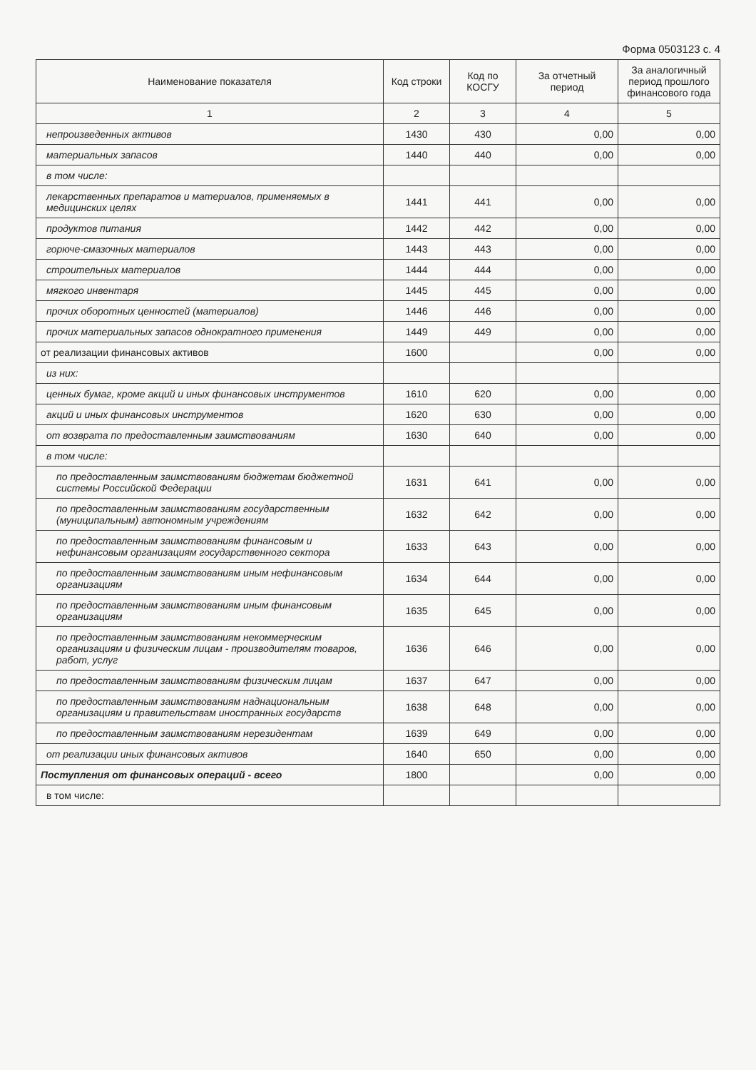Форма 0503123 с. 4
| Наименование показателя | Код строки | Код по КОСГУ | За отчетный период | За аналогичный период прошлого финансового года |
| --- | --- | --- | --- | --- |
| 1 | 2 | 3 | 4 | 5 |
| непроизведенных активов | 1430 | 430 | 0,00 | 0,00 |
| материальных запасов | 1440 | 440 | 0,00 | 0,00 |
| в том числе: | | | | |
| лекарственных препаратов и материалов, применяемых в медицинских целях | 1441 | 441 | 0,00 | 0,00 |
| продуктов питания | 1442 | 442 | 0,00 | 0,00 |
| горюче-смазочных материалов | 1443 | 443 | 0,00 | 0,00 |
| строительных материалов | 1444 | 444 | 0,00 | 0,00 |
| мягкого инвентаря | 1445 | 445 | 0,00 | 0,00 |
| прочих оборотных ценностей (материалов) | 1446 | 446 | 0,00 | 0,00 |
| прочих материальных запасов однократного применения | 1449 | 449 | 0,00 | 0,00 |
| от реализации финансовых активов | 1600 | | 0,00 | 0,00 |
| из них: | | | | |
| ценных бумаг, кроме акций и иных финансовых инструментов | 1610 | 620 | 0,00 | 0,00 |
| акций и иных финансовых инструментов | 1620 | 630 | 0,00 | 0,00 |
| от возврата по предоставленным заимствованиям | 1630 | 640 | 0,00 | 0,00 |
| в том числе: | | | | |
| по предоставленным заимствованиям бюджетам бюджетной системы Российской Федерации | 1631 | 641 | 0,00 | 0,00 |
| по предоставленным заимствованиям государственным (муниципальным) автономным учреждениям | 1632 | 642 | 0,00 | 0,00 |
| по предоставленным заимствованиям финансовым и нефинансовым организациям государственного сектора | 1633 | 643 | 0,00 | 0,00 |
| по предоставленным заимствованиям иным нефинансовым организациям | 1634 | 644 | 0,00 | 0,00 |
| по предоставленным заимствованиям иным финансовым организациям | 1635 | 645 | 0,00 | 0,00 |
| по предоставленным заимствованиям некоммерческим организациям и физическим лицам - производителям товаров, работ, услуг | 1636 | 646 | 0,00 | 0,00 |
| по предоставленным заимствованиям физическим лицам | 1637 | 647 | 0,00 | 0,00 |
| по предоставленным заимствованиям наднациональным организациям и правительствам иностранных государств | 1638 | 648 | 0,00 | 0,00 |
| по предоставленным заимствованиям нерезидентам | 1639 | 649 | 0,00 | 0,00 |
| от реализации иных финансовых активов | 1640 | 650 | 0,00 | 0,00 |
| Поступления от финансовых операций - всего | 1800 | | 0,00 | 0,00 |
| в том числе: | | | | |